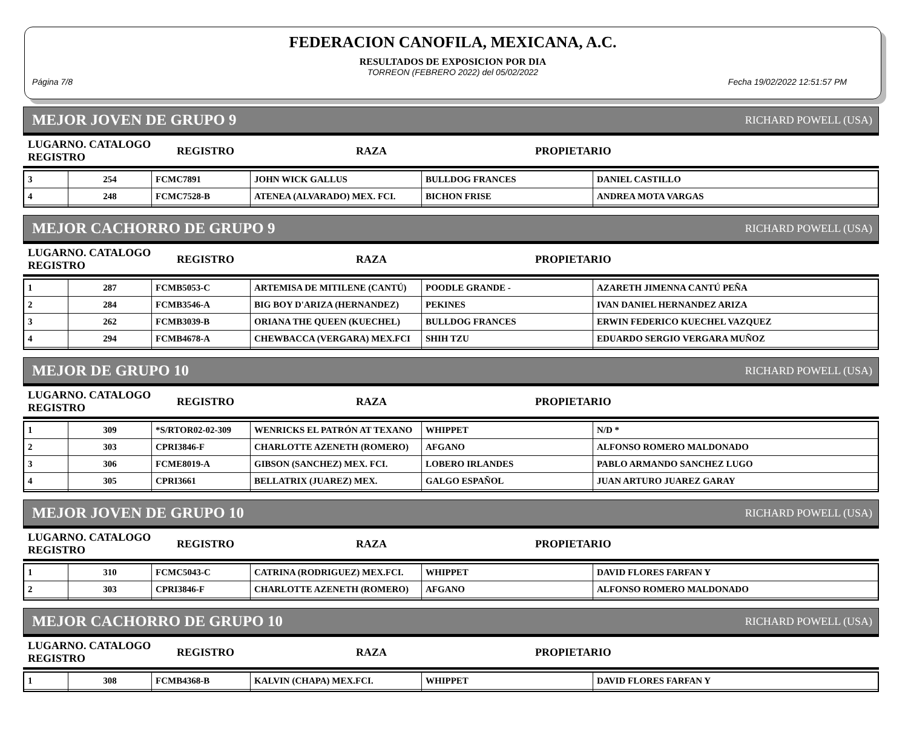FEDERACION CANOFILA, MEXICANA, A.C.
RESULTADOS DE EXPOSICION POR DIA
TORREON (FEBRERO 2022) del 05/02/2022
Página 7/8 Fecha 19/02/2022 12:51:57 PM
MEJOR JOVEN DE GRUPO 9 RICHARD POWELL (USA)
| LUGARNO. CATALOGO REGISTRO | REGISTRO | RAZA | PROPIETARIO |
| --- | --- | --- | --- |
| 3 | 254 | FCMC7891 | JOHN WICK GALLUS | BULLDOG FRANCES | DANIEL CASTILLO |
| 4 | 248 | FCMC7528-B | ATENEA (ALVARADO) MEX. FCI. | BICHON FRISE | ANDREA MOTA VARGAS |
MEJOR CACHORRO DE GRUPO 9 RICHARD POWELL (USA)
| LUGARNO. CATALOGO REGISTRO | REGISTRO | RAZA | PROPIETARIO |
| --- | --- | --- | --- |
| 1 | 287 | FCMB5053-C | ARTEMISA DE MITILENE (CANTÚ) | POODLE GRANDE - | AZARETH JIMENNA CANTÚ PEÑA |
| 2 | 284 | FCMB3546-A | BIG BOY D'ARIZA (HERNANDEZ) | PEKINES | IVAN DANIEL HERNANDEZ ARIZA |
| 3 | 262 | FCMB3039-B | ORIANA THE QUEEN (KUECHEL) | BULLDOG FRANCES | ERWIN FEDERICO KUECHEL VAZQUEZ |
| 4 | 294 | FCMB4678-A | CHEWBACCA (VERGARA) MEX.FCI | SHIH TZU | EDUARDO SERGIO VERGARA MUÑOZ |
MEJOR DE GRUPO 10 RICHARD POWELL (USA)
| LUGARNO. CATALOGO REGISTRO | REGISTRO | RAZA | PROPIETARIO |
| --- | --- | --- | --- |
| 1 | 309 | *S/RTOR02-02-309 | WENRICKS EL PATRÓN AT TEXANO | WHIPPET | N/D * |
| 2 | 303 | CPRI3846-F | CHARLOTTE AZENETH (ROMERO) | AFGANO | ALFONSO ROMERO MALDONADO |
| 3 | 306 | FCME8019-A | GIBSON (SANCHEZ) MEX. FCI. | LOBERO IRLANDES | PABLO ARMANDO SANCHEZ LUGO |
| 4 | 305 | CPRI3661 | BELLATRIX (JUAREZ) MEX. | GALGO ESPAÑOL | JUAN ARTURO JUAREZ GARAY |
MEJOR JOVEN DE GRUPO 10 RICHARD POWELL (USA)
| LUGARNO. CATALOGO REGISTRO | REGISTRO | RAZA | PROPIETARIO |
| --- | --- | --- | --- |
| 1 | 310 | FCMC5043-C | CATRINA (RODRIGUEZ) MEX.FCI. | WHIPPET | DAVID FLORES FARFAN Y |
| 2 | 303 | CPRI3846-F | CHARLOTTE AZENETH (ROMERO) | AFGANO | ALFONSO ROMERO MALDONADO |
MEJOR CACHORRO DE GRUPO 10 RICHARD POWELL (USA)
| LUGARNO. CATALOGO REGISTRO | REGISTRO | RAZA | PROPIETARIO |
| --- | --- | --- | --- |
| 1 | 308 | FCMB4368-B | KALVIN (CHAPA) MEX.FCI. | WHIPPET | DAVID FLORES FARFAN Y |